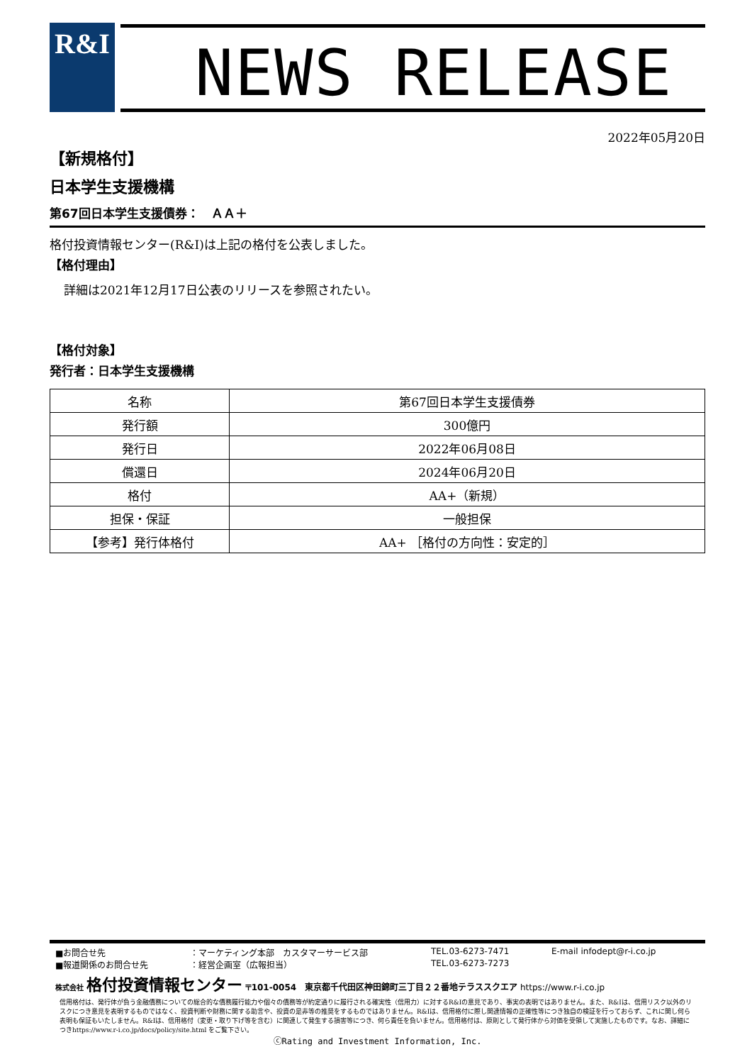R&I NEWS RELEASE
2022年05月20日
【新規格付】
日本学生支援機構
第67回日本学生支援債券：　ＡＡ＋
格付投資情報センター(R&I)は上記の格付を公表しました。
【格付理由】
詳細は2021年12月17日公表のリリースを参照されたい。
【格付対象】
発行者：日本学生支援機構
| 名称 | 第67回日本学生支援債券 |
| 発行額 | 300億円 |
| 発行日 | 2022年06月08日 |
| 償還日 | 2024年06月20日 |
| 格付 | AA+（新規） |
| 担保・保証 | 一般担保 |
| 【参考】発行体格付 | AA+ ［格付の方向性：安定的］ |
■お問合せ先 ：マーケティング本部　カスタマーサービス部 TEL.03-6273-7471 E-mail infodept@r-i.co.jp
■報道関係のお問合せ先 ：経営企画室（広報担当） TEL.03-6273-7273
株式会社 格付投資情報センター 〒101-0054　東京都千代田区神田錦町三丁目２２番地テラススクエア https://www.r-i.co.jp
信用格付は、発行体が負う金融債務についての総合的な債務履行能力や個々の債務等が約定通りに履行される確実性（信用力）に対するR&Iの意見であり、事実の表明ではありません。また、R&Iは、信用リスク以外のリスクにつき意見を表明するものではなく、投資判断や財務に関する助言や、投資の是非等の推奨をするものではありません。R&Iは、信用格付に際し関連情報の正確性等につき独自の検証を行っておらず、これに関し何ら表明も保証もいたしません。R&Iは、信用格付（変更・取り下げ等を含む）に関連して発生する損害等につき、何ら責任を負いません。信用格付は、原則として発行体から対価を受領して実施したものです。なお、詳細につきhttps://www.r-i.co.jp/docs/policy/site.html をご覧下さい。
ⓒRating and Investment Information, Inc.